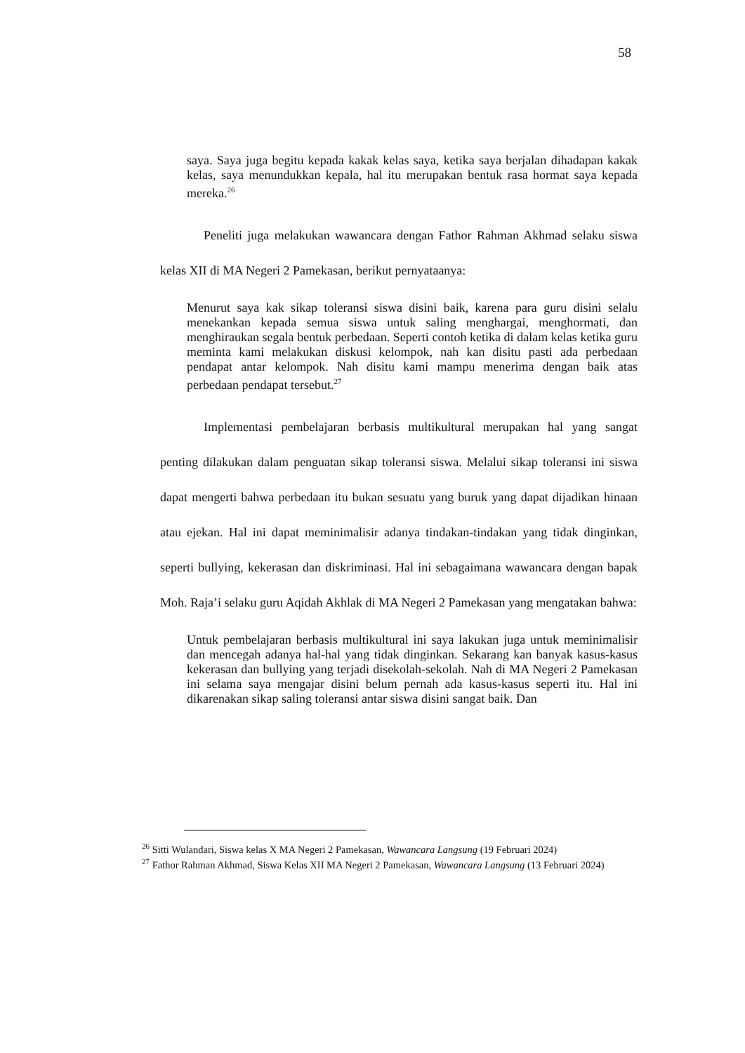58
saya. Saya juga begitu kepada kakak kelas saya, ketika saya berjalan dihadapan kakak kelas, saya menundukkan kepala, hal itu merupakan bentuk rasa hormat saya kepada mereka.<sup>26</sup>
Peneliti juga melakukan wawancara dengan Fathor Rahman Akhmad selaku siswa kelas XII di MA Negeri 2 Pamekasan, berikut pernyataanya:
Menurut saya kak sikap toleransi siswa disini baik, karena para guru disini selalu menekankan kepada semua siswa untuk saling menghargai, menghormati, dan menghiraukan segala bentuk perbedaan. Seperti contoh ketika di dalam kelas ketika guru meminta kami melakukan diskusi kelompok, nah kan disitu pasti ada perbedaan pendapat antar kelompok. Nah disitu kami mampu menerima dengan baik atas perbedaan pendapat tersebut.<sup>27</sup>
Implementasi pembelajaran berbasis multikultural merupakan hal yang sangat penting dilakukan dalam penguatan sikap toleransi siswa. Melalui sikap toleransi ini siswa dapat mengerti bahwa perbedaan itu bukan sesuatu yang buruk yang dapat dijadikan hinaan atau ejekan. Hal ini dapat meminimalisir adanya tindakan-tindakan yang tidak dinginkan, seperti bullying, kekerasan dan diskriminasi. Hal ini sebagaimana wawancara dengan bapak Moh. Raja’i selaku guru Aqidah Akhlak di MA Negeri 2 Pamekasan yang mengatakan bahwa:
Untuk pembelajaran berbasis multikultural ini saya lakukan juga untuk meminimalisir dan mencegah adanya hal-hal yang tidak dinginkan. Sekarang kan banyak kasus-kasus kekerasan dan bullying yang terjadi disekolah-sekolah. Nah di MA Negeri 2 Pamekasan ini selama saya mengajar disini belum pernah ada kasus-kasus seperti itu. Hal ini dikarenakan sikap saling toleransi antar siswa disini sangat baik. Dan
<sup>26</sup> Sitti Wulandari, Siswa kelas X MA Negeri 2 Pamekasan, Wawancara Langsung (19 Februari 2024)
<sup>27</sup> Fathor Rahman Akhmad, Siswa Kelas XII MA Negeri 2 Pamekasan, Wawancara Langsung (13 Februari 2024)